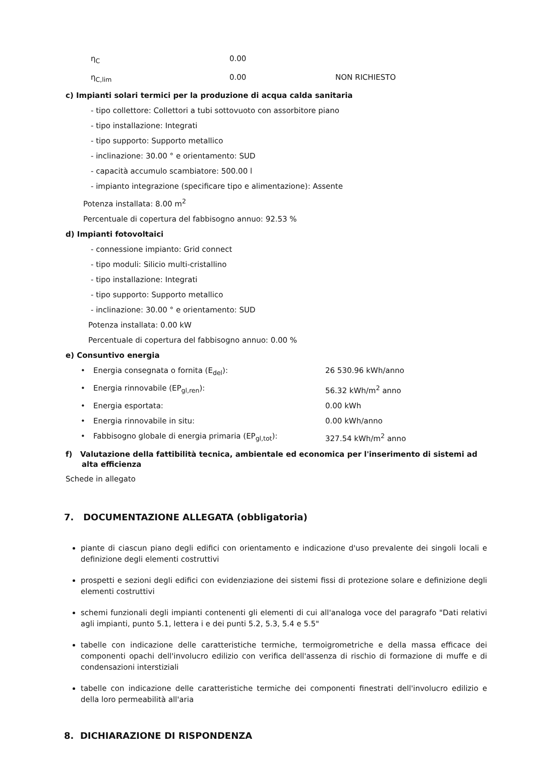η<sub>C</sub> 0.00
η<sub>C,lim</sub> 0.00 NON RICHIESTO
c) Impianti solari termici per la produzione di acqua calda sanitaria
- tipo collettore: Collettori a tubi sottovuoto con assorbitore piano
- tipo installazione: Integrati
- tipo supporto: Supporto metallico
- inclinazione: 30.00 ° e orientamento: SUD
- capacità accumulo scambiatore: 500.00 l
- impianto integrazione (specificare tipo e alimentazione): Assente
Potenza installata: 8.00 m<sup>2</sup>
Percentuale di copertura del fabbisogno annuo: 92.53 %
d) Impianti fotovoltaici
- connessione impianto: Grid connect
- tipo moduli: Silicio multi-cristallino
- tipo installazione: Integrati
- tipo supporto: Supporto metallico
- inclinazione: 30.00 ° e orientamento: SUD
Potenza installata: 0.00 kW
Percentuale di copertura del fabbisogno annuo: 0.00 %
e) Consuntivo energia
• Energia consegnata o fornita (E<sub>del</sub>): 26 530.96 kWh/anno
• Energia rinnovabile (EP<sub>gl,ren</sub>): 56.32 kWh/m<sup>2</sup> anno
• Energia esportata: 0.00 kWh
• Energia rinnovabile in situ: 0.00 kWh/anno
• Fabbisogno globale di energia primaria (EP<sub>gl,tot</sub>): 327.54 kWh/m<sup>2</sup> anno
f) Valutazione della fattibilità tecnica, ambientale ed economica per l'inserimento di sistemi ad alta efficienza
Schede in allegato
7. DOCUMENTAZIONE ALLEGATA (obbligatoria)
piante di ciascun piano degli edifici con orientamento e indicazione d'uso prevalente dei singoli locali e definizione degli elementi costruttivi
prospetti e sezioni degli edifici con evidenziazione dei sistemi fissi di protezione solare e definizione degli elementi costruttivi
schemi funzionali degli impianti contenenti gli elementi di cui all'analoga voce del paragrafo "Dati relativi agli impianti, punto 5.1, lettera i e dei punti 5.2, 5.3, 5.4 e 5.5"
tabelle con indicazione delle caratteristiche termiche, termoigrometriche e della massa efficace dei componenti opachi dell'involucro edilizio con verifica dell'assenza di rischio di formazione di muffe e di condensazioni interstiziali
tabelle con indicazione delle caratteristiche termiche dei componenti finestrati dell'involucro edilizio e della loro permeabilità all'aria
8. DICHIARAZIONE DI RISPONDENZA